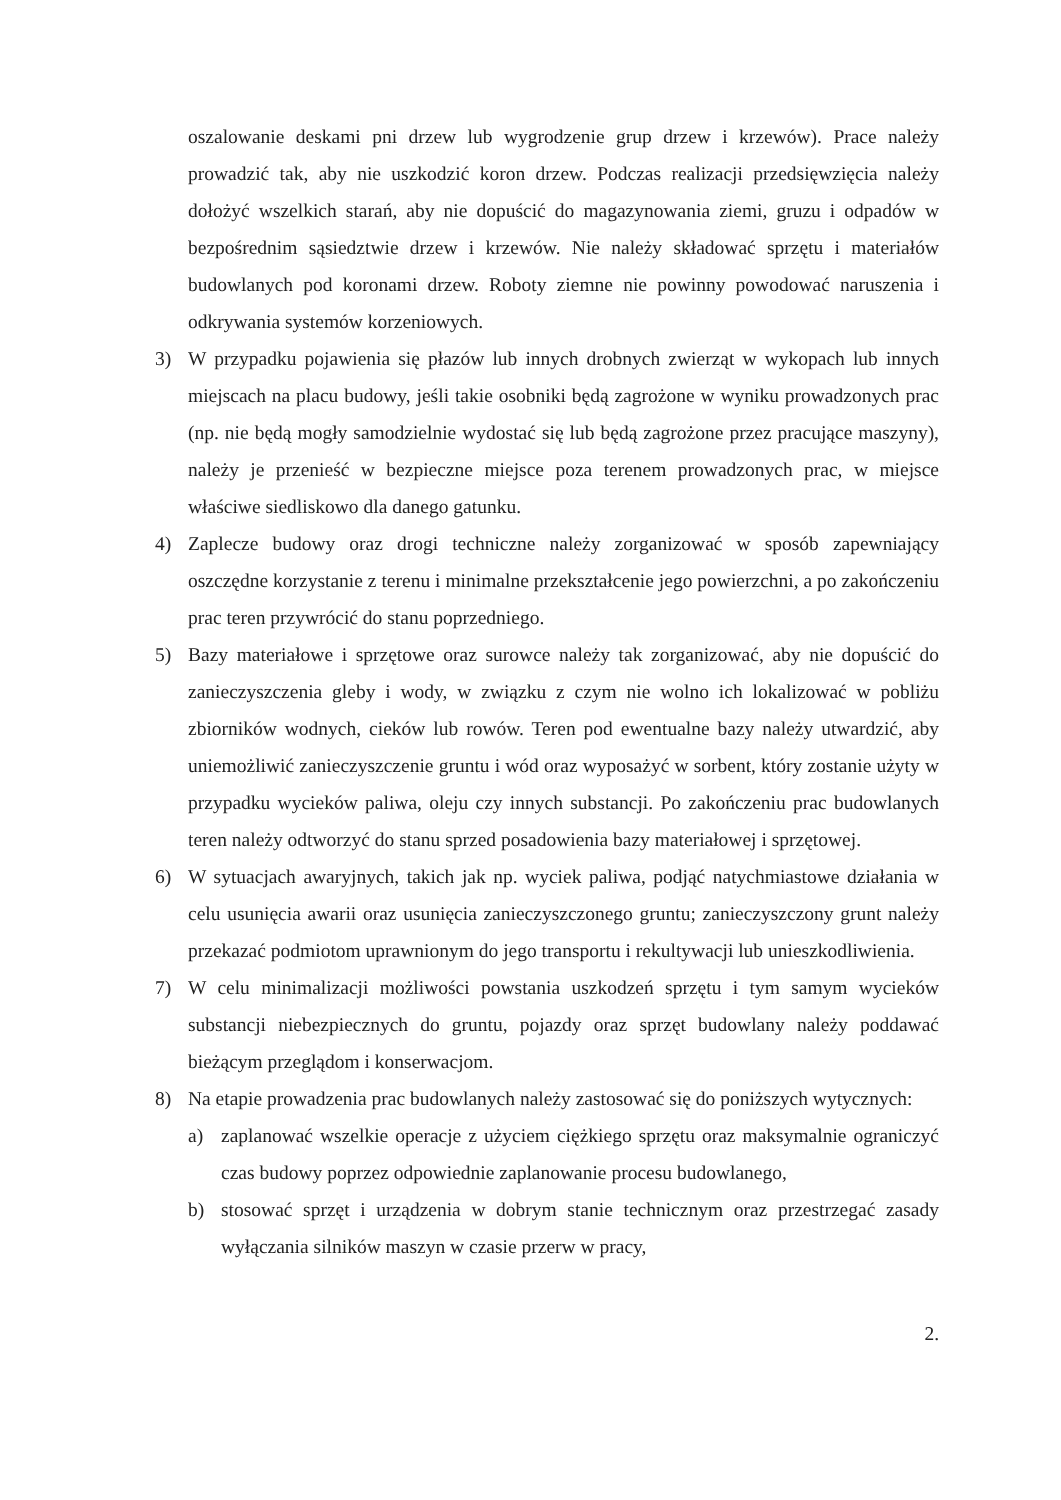oszalowanie deskami pni drzew lub wygrodzenie grup drzew i krzewów). Prace należy prowadzić tak, aby nie uszkodzić koron drzew. Podczas realizacji przedsięwzięcia należy dołożyć wszelkich starań, aby nie dopuścić do magazynowania ziemi, gruzu i odpadów w bezpośrednim sąsiedztwie drzew i krzewów. Nie należy składować sprzętu i materiałów budowlanych pod koronami drzew. Roboty ziemne nie powinny powodować naruszenia i odkrywania systemów korzeniowych.
3) W przypadku pojawienia się płazów lub innych drobnych zwierząt w wykopach lub innych miejscach na placu budowy, jeśli takie osobniki będą zagrożone w wyniku prowadzonych prac (np. nie będą mogły samodzielnie wydostać się lub będą zagrożone przez pracujące maszyny), należy je przenieść w bezpieczne miejsce poza terenem prowadzonych prac, w miejsce właściwe siedliskowo dla danego gatunku.
4) Zaplecze budowy oraz drogi techniczne należy zorganizować w sposób zapewniający oszczędne korzystanie z terenu i minimalne przekształcenie jego powierzchni, a po zakończeniu prac teren przywrócić do stanu poprzedniego.
5) Bazy materiałowe i sprzętowe oraz surowce należy tak zorganizować, aby nie dopuścić do zanieczyszczenia gleby i wody, w związku z czym nie wolno ich lokalizować w pobliżu zbiorników wodnych, cieków lub rowów. Teren pod ewentualne bazy należy utwardzić, aby uniemożliwić zanieczyszczenie gruntu i wód oraz wyposażyć w sorbent, który zostanie użyty w przypadku wycieków paliwa, oleju czy innych substancji. Po zakończeniu prac budowlanych teren należy odtworzyć do stanu sprzed posadowienia bazy materiałowej i sprzętowej.
6) W sytuacjach awaryjnych, takich jak np. wyciek paliwa, podjąć natychmiastowe działania w celu usunięcia awarii oraz usunięcia zanieczyszczonego gruntu; zanieczyszczony grunt należy przekazać podmiotom uprawnionym do jego transportu i rekultywacji lub unieszkodliwienia.
7) W celu minimalizacji możliwości powstania uszkodzeń sprzętu i tym samym wycieków substancji niebezpiecznych do gruntu, pojazdy oraz sprzęt budowlany należy poddawać bieżącym przeglądom i konserwacjom.
8) Na etapie prowadzenia prac budowlanych należy zastosować się do poniższych wytycznych:
a) zaplanować wszelkie operacje z użyciem ciężkiego sprzętu oraz maksymalnie ograniczyć czas budowy poprzez odpowiednie zaplanowanie procesu budowlanego,
b) stosować sprzęt i urządzenia w dobrym stanie technicznym oraz przestrzegać zasady wyłączania silników maszyn w czasie przerw w pracy,
2.